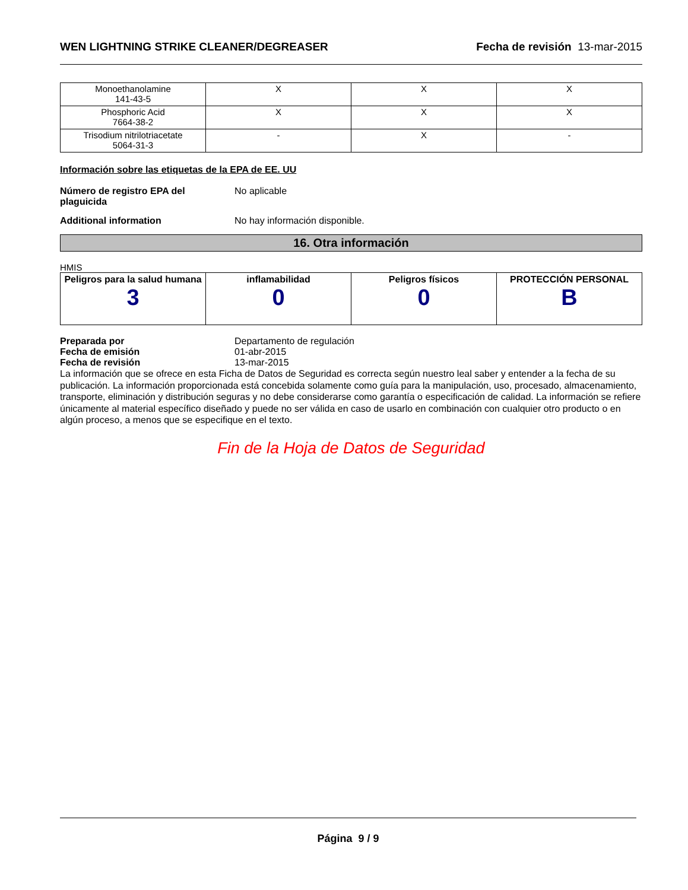WEN LIGHTNING STRIKE CLEANER/DEGREASER Fecha de revisión 13-mar-2015
| Monoethanolamine 141-43-5 | X | X | X |
| Phosphoric Acid 7664-38-2 | X | X | X |
| Trisodium nitrilotriacetate 5064-31-3 | - | X | - |
Información sobre las etiquetas de la EPA de EE. UU
Número de registro EPA del plaguicida No aplicable
Additional information No hay información disponible.
16. Otra información
HMIS
| Peligros para la salud humana 3 | inflamabilidad 0 | Peligros físicos 0 | PROTECCIÓN PERSONAL B |
Preparada por Departamento de regulación
Fecha de emisión 01-abr-2015
Fecha de revisión 13-mar-2015
La información que se ofrece en esta Ficha de Datos de Seguridad es correcta según nuestro leal saber y entender a la fecha de su publicación. La información proporcionada está concebida solamente como guía para la manipulación, uso, procesado, almacenamiento, transporte, eliminación y distribución seguras y no debe considerarse como garantía o especificación de calidad. La información se refiere únicamente al material específico diseñado y puede no ser válida en caso de usarlo en combinación con cualquier otro producto o en algún proceso, a menos que se especifique en el texto.
Fin de la Hoja de Datos de Seguridad
Página 9 / 9